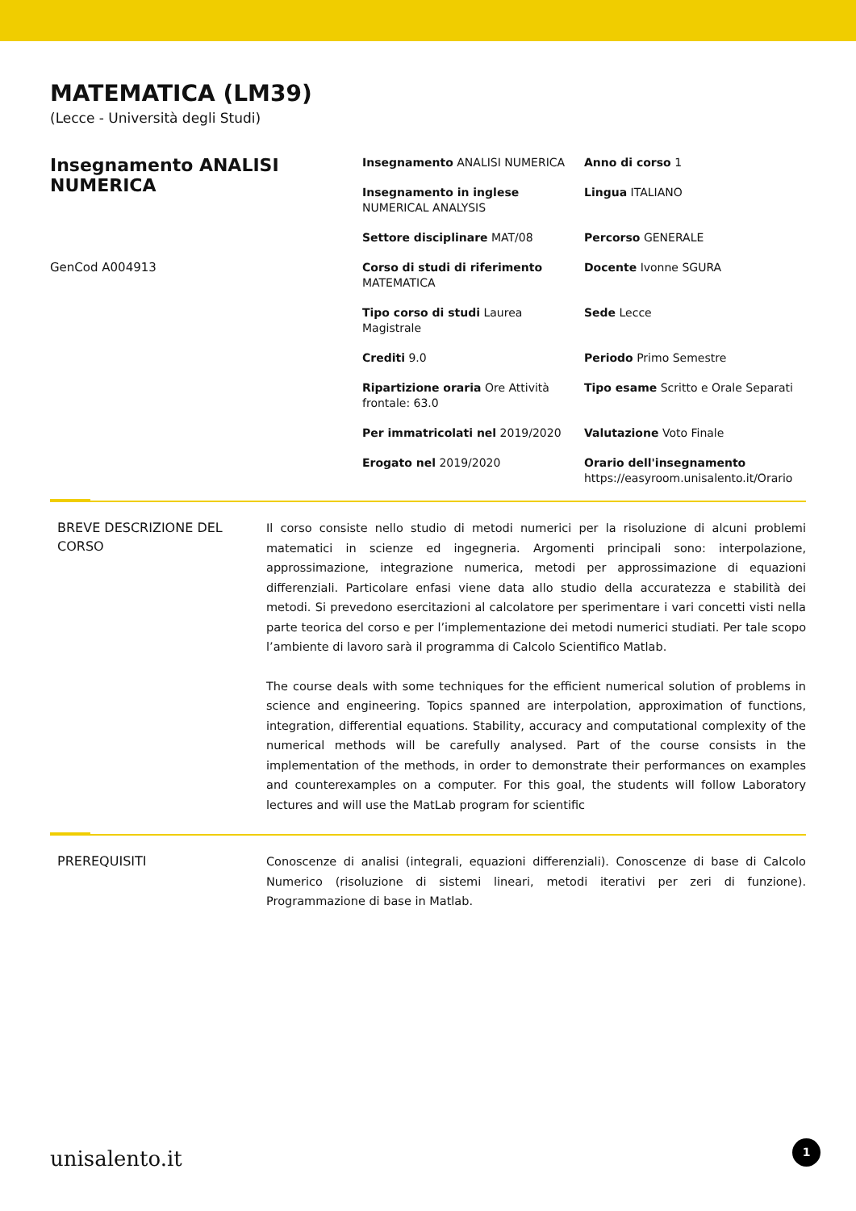MATEMATICA (LM39)
(Lecce - Università degli Studi)
Insegnamento ANALISI NUMERICA
GenCod A004913
| Insegnamento ANALISI NUMERICA | Anno di corso 1 |
| Insegnamento in inglese NUMERICAL ANALYSIS | Lingua ITALIANO |
| Settore disciplinare MAT/08 | Percorso GENERALE |
| Corso di studi di riferimento MATEMATICA | Docente Ivonne SGURA |
| Tipo corso di studi Laurea Magistrale | Sede Lecce |
| Crediti 9.0 | Periodo Primo Semestre |
| Ripartizione oraria Ore Attività frontale: 63.0 | Tipo esame Scritto e Orale Separati |
| Per immatricolati nel 2019/2020 | Valutazione Voto Finale |
| Erogato nel 2019/2020 | Orario dell'insegnamento https://easyroom.unisalento.it/Orario |
BREVE DESCRIZIONE DEL CORSO
Il corso consiste nello studio di metodi numerici per la risoluzione di alcuni problemi matematici in scienze ed ingegneria. Argomenti principali sono: interpolazione, approssimazione, integrazione numerica, metodi per approssimazione di equazioni differenziali. Particolare enfasi viene data allo studio della accuratezza e stabilità dei metodi. Si prevedono esercitazioni al calcolatore per sperimentare i vari concetti visti nella parte teorica del corso e per l’implementazione dei metodi numerici studiati. Per tale scopo l’ambiente di lavoro sarà il programma di Calcolo Scientifico Matlab.
The course deals with some techniques for the efficient numerical solution of problems in science and engineering. Topics spanned are interpolation, approximation of functions, integration, differential equations. Stability, accuracy and computational complexity of the numerical methods will be carefully analysed. Part of the course consists in the implementation of the methods, in order to demonstrate their performances on examples and counterexamples on a computer. For this goal, the students will follow Laboratory lectures and will use the MatLab program for scientific
PREREQUISITI
Conoscenze di analisi (integrali, equazioni differenziali). Conoscenze di base di Calcolo Numerico (risoluzione di sistemi lineari, metodi iterativi per zeri di funzione). Programmazione di base in Matlab.
unisalento.it 1